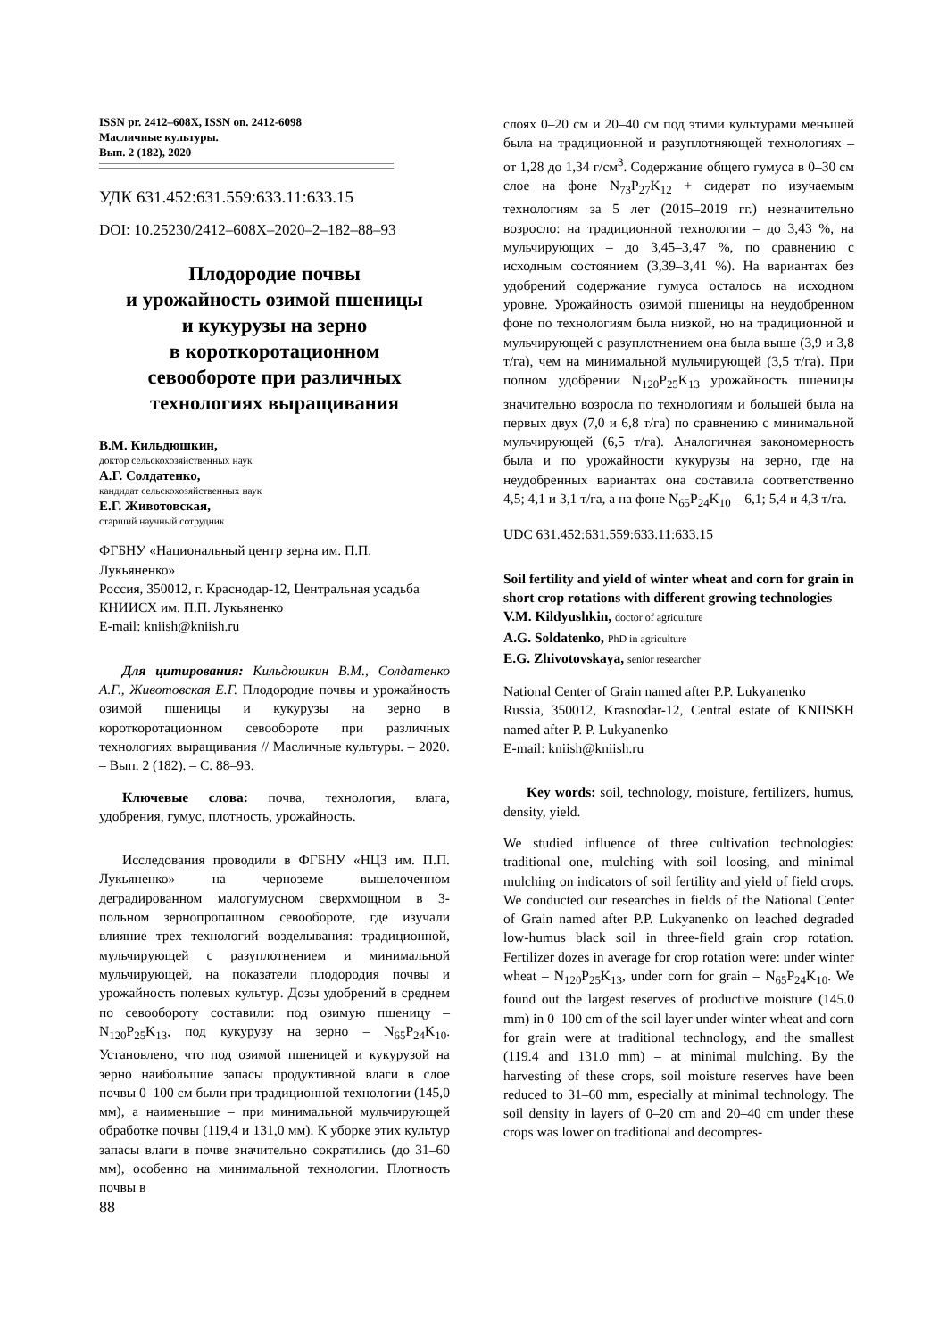ISSN pr. 2412–608X, ISSN on. 2412-6098
Масличные культуры.
Вып. 2 (182), 2020
УДК 631.452:631.559:633.11:633.15
DOI: 10.25230/2412–608X–2020–2–182–88–93
Плодородие почвы
и урожайность озимой пшеницы
и кукурузы на зерно
в короткоротационном
севообороте при различных
технологиях выращивания
В.М. Кильдюшкин,
доктор сельскохозяйственных наук
А.Г. Солдатенко,
кандидат сельскохозяйственных наук
Е.Г. Животовская,
старший научный сотрудник
ФГБНУ «Национальный центр зерна им. П.П. Лукьяненко»
Россия, 350012, г. Краснодар-12, Центральная усадьба КНИИСХ им. П.П. Лукьяненко
E-mail: kniish@kniish.ru
Для цитирования: Кильдюшкин В.М., Солдатенко А.Г., Животовская Е.Г. Плодородие почвы и урожайность озимой пшеницы и кукурузы на зерно в короткоротационном севообороте при различных технологиях выращивания // Масличные культуры. – 2020. – Вып. 2 (182). – С. 88–93.
Ключевые слова: почва, технология, влага, удобрения, гумус, плотность, урожайность.
Исследования проводили в ФГБНУ «НЦЗ им. П.П. Лукьяненко» на черноземе выщелоченном деградированном малогумусном сверхмощном в 3-польном зернопропашном севообороте, где изучали влияние трех технологий возделывания: традиционной, мульчирующей с разуплотнением и минимальной мульчирующей, на показатели плодородия почвы и урожайность полевых культур. Дозы удобрений в среднем по севообороту составили: под озимую пшеницу – N<sub>120</sub>P<sub>25</sub>K<sub>13</sub>, под кукурузу на зерно – N<sub>65</sub>P<sub>24</sub>K<sub>10</sub>. Установлено, что под озимой пшеницей и кукурузой на зерно наибольшие запасы продуктивной влаги в слое почвы 0–100 см были при традиционной технологии (145,0 мм), а наименьшие – при минимальной мульчирующей обработке почвы (119,4 и 131,0 мм). К уборке этих культур запасы влаги в почве значительно сократились (до 31–60 мм), особенно на минимальной технологии. Плотность почвы в
слоях 0–20 см и 20–40 см под этими культурами меньшей была на традиционной и разуплотняющей технологиях – от 1,28 до 1,34 г/см<sup>3</sup>. Содержание общего гумуса в 0–30 см слое на фоне N<sub>73</sub>P<sub>27</sub>K<sub>12</sub> + сидерат по изучаемым технологиям за 5 лет (2015–2019 гг.) незначительно возросло: на традиционной технологии – до 3,43 %, на мульчирующих – до 3,45–3,47 %, по сравнению с исходным состоянием (3,39–3,41 %). На вариантах без удобрений содержание гумуса осталось на исходном уровне. Урожайность озимой пшеницы на неудобренном фоне по технологиям была низкой, но на традиционной и мульчирующей с разуплотнением она была выше (3,9 и 3,8 т/га), чем на минимальной мульчирующей (3,5 т/га). При полном удобрении N<sub>120</sub>P<sub>25</sub>K<sub>13</sub> урожайность пшеницы значительно возросла по технологиям и большей была на первых двух (7,0 и 6,8 т/га) по сравнению с минимальной мульчирующей (6,5 т/га). Аналогичная закономерность была и по урожайности кукурузы на зерно, где на неудобренных вариантах она составила соответственно 4,5; 4,1 и 3,1 т/га, а на фоне N<sub>65</sub>P<sub>24</sub>K<sub>10</sub> – 6,1; 5,4 и 4,3 т/га.
UDC 631.452:631.559:633.11:633.15
Soil fertility and yield of winter wheat and corn for grain in short crop rotations with different growing technologies
V.M. Kildyushkin, doctor of agriculture
A.G. Soldatenko, PhD in agriculture
E.G. Zhivotovskaya, senior researcher
National Center of Grain named after P.P. Lukyanenko
Russia, 350012, Krasnodar-12, Central estate of KNIISKH named after P. P. Lukyanenko
E-mail: kniish@kniish.ru
Key words: soil, technology, moisture, fertilizers, humus, density, yield.
We studied influence of three cultivation technologies: traditional one, mulching with soil loosing, and minimal mulching on indicators of soil fertility and yield of field crops. We conducted our researches in fields of the National Center of Grain named after P.P. Lukyanenko on leached degraded low-humus black soil in three-field grain crop rotation. Fertilizer dozes in average for crop rotation were: under winter wheat – N<sub>120</sub>P<sub>25</sub>K<sub>13</sub>, under corn for grain – N<sub>65</sub>P<sub>24</sub>K<sub>10</sub>. We found out the largest reserves of productive moisture (145.0 mm) in 0–100 cm of the soil layer under winter wheat and corn for grain were at traditional technology, and the smallest (119.4 and 131.0 mm) – at minimal mulching. By the harvesting of these crops, soil moisture reserves have been reduced to 31–60 mm, especially at minimal technology. The soil density in layers of 0–20 cm and 20–40 cm under these crops was lower on traditional and decompres-
88